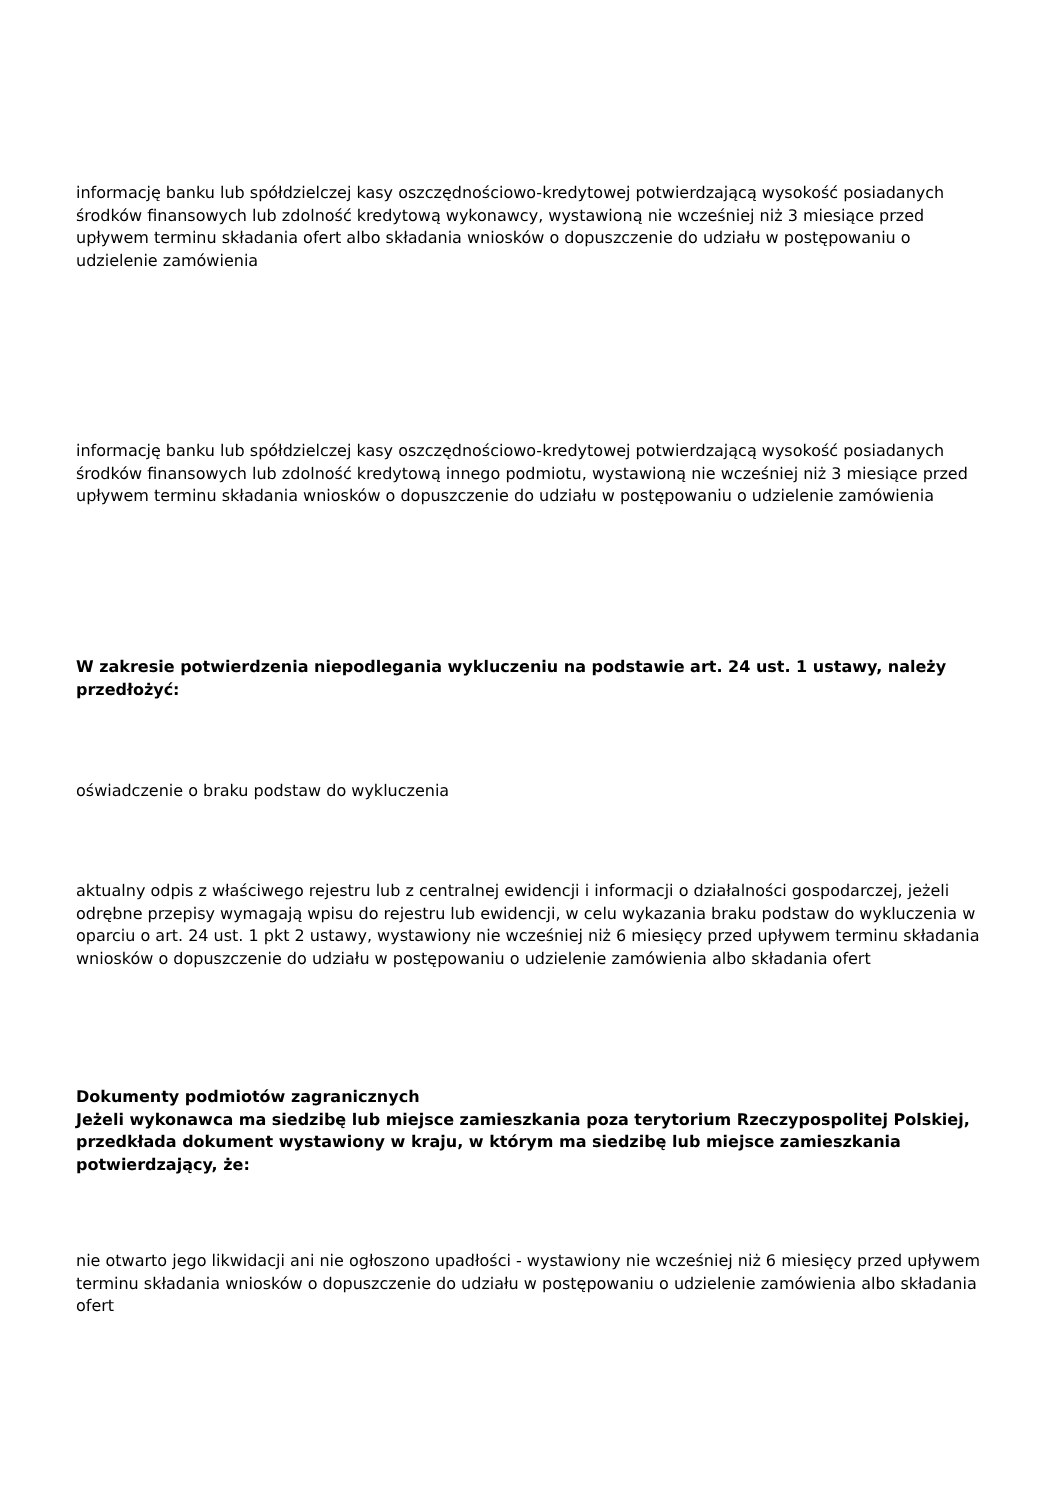informację banku lub spółdzielczej kasy oszczędnościowo-kredytowej potwierdzającą wysokość posiadanych środków finansowych lub zdolność kredytową wykonawcy, wystawioną nie wcześniej niż 3 miesiące przed upływem terminu składania ofert albo składania wniosków o dopuszczenie do udziału w postępowaniu o udzielenie zamówienia
informację banku lub spółdzielczej kasy oszczędnościowo-kredytowej potwierdzającą wysokość posiadanych środków finansowych lub zdolność kredytową innego podmiotu, wystawioną nie wcześniej niż 3 miesiące przed upływem terminu składania wniosków o dopuszczenie do udziału w postępowaniu o udzielenie zamówienia
W zakresie potwierdzenia niepodlegania wykluczeniu na podstawie art. 24 ust. 1 ustawy, należy przedłożyć:
oświadczenie o braku podstaw do wykluczenia
aktualny odpis z właściwego rejestru lub z centralnej ewidencji i informacji o działalności gospodarczej, jeżeli odrębne przepisy wymagają wpisu do rejestru lub ewidencji, w celu wykazania braku podstaw do wykluczenia w oparciu o art. 24 ust. 1 pkt 2 ustawy, wystawiony nie wcześniej niż 6 miesięcy przed upływem terminu składania wniosków o dopuszczenie do udziału w postępowaniu o udzielenie zamówienia albo składania ofert
Dokumenty podmiotów zagranicznych
Jeżeli wykonawca ma siedzibę lub miejsce zamieszkania poza terytorium Rzeczypospolitej Polskiej, przedkłada dokument wystawiony w kraju, w którym ma siedzibę lub miejsce zamieszkania potwierdzający, że:
nie otwarto jego likwidacji ani nie ogłoszono upadłości - wystawiony nie wcześniej niż 6 miesięcy przed upływem terminu składania wniosków o dopuszczenie do udziału w postępowaniu o udzielenie zamówienia albo składania ofert